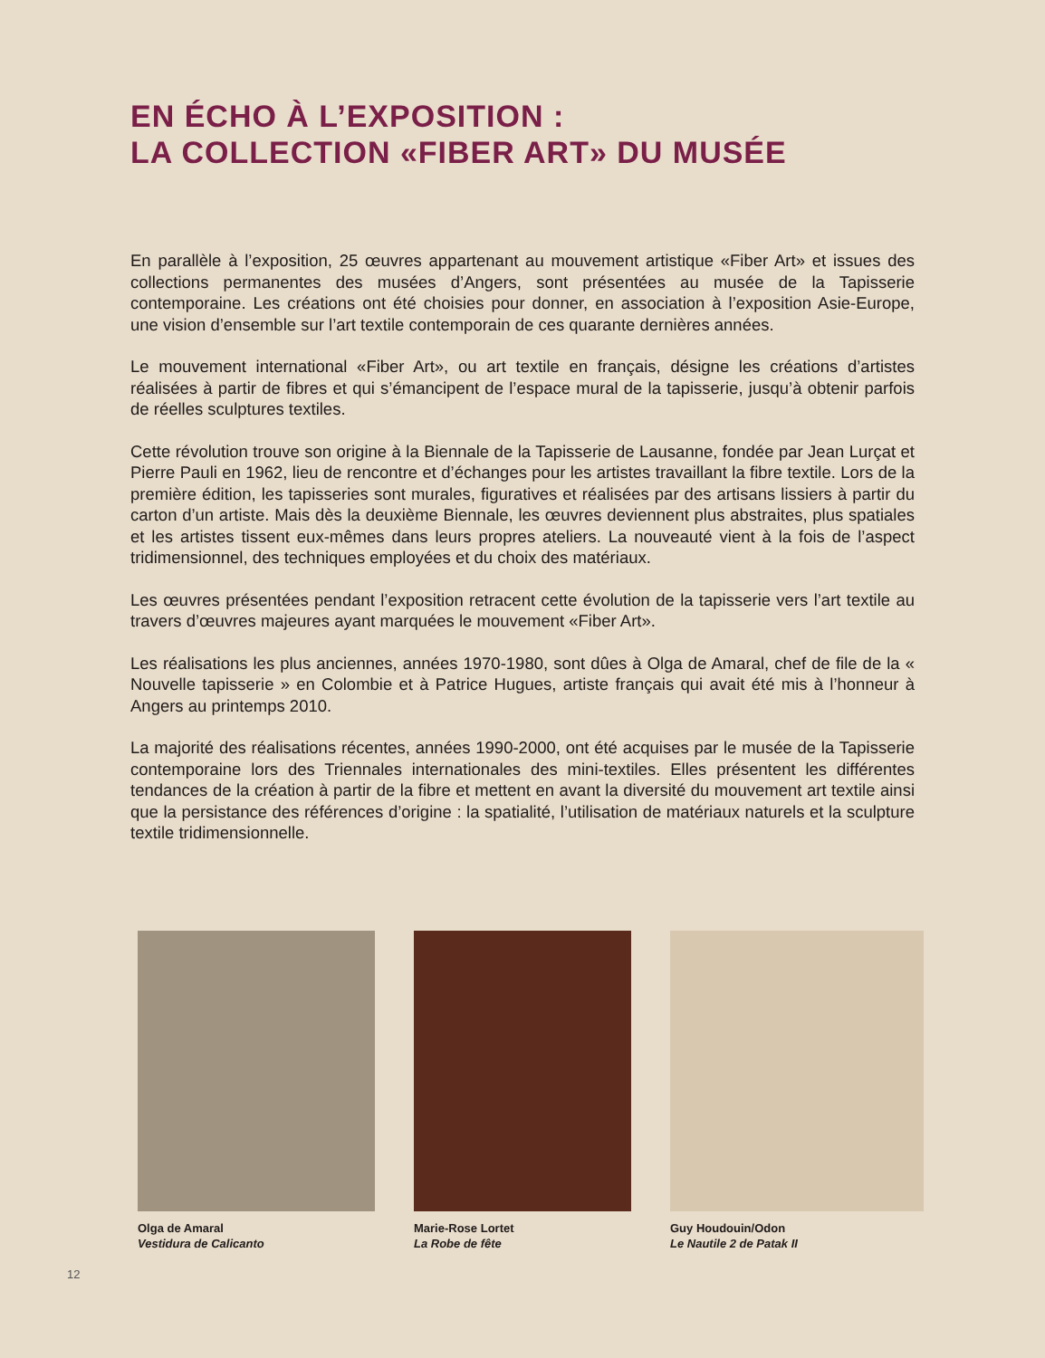EN ÉCHO À L’EXPOSITION :
LA COLLECTION «FIBER ART» DU MUSÉE
En parallèle à l’exposition, 25 œuvres appartenant au mouvement artistique «Fiber Art» et issues des collections permanentes des musées d’Angers, sont présentées au musée de la Tapisserie contemporaine. Les créations ont été choisies pour donner, en association à l’exposition Asie-Europe, une vision d’ensemble sur l’art textile contemporain de ces quarante dernières années.
Le mouvement international «Fiber Art», ou art textile en français, désigne les créations d’artistes réalisées à partir de fibres et qui s’émancipent de l’espace mural de la tapisserie, jusqu’à obtenir parfois de réelles sculptures textiles.
Cette révolution trouve son origine à la Biennale de la Tapisserie de Lausanne, fondée par Jean Lurçat et Pierre Pauli en 1962, lieu de rencontre et d’échanges pour les artistes travaillant la fibre textile. Lors de la première édition, les tapisseries sont murales, figuratives et réalisées par des artisans lissiers à partir du carton d’un artiste. Mais dès la deuxième Biennale, les œuvres deviennent plus abstraites, plus spatiales et les artistes tissent eux-mêmes dans leurs propres ateliers. La nouveauté vient à la fois de l’aspect tridimensionnel, des techniques employées et du choix des matériaux.
Les œuvres présentées pendant l’exposition retracent cette évolution de la tapisserie vers l’art textile au travers d’œuvres majeures ayant marquées le mouvement «Fiber Art».
Les réalisations les plus anciennes, années 1970-1980, sont dûes à Olga de Amaral, chef de file de la « Nouvelle tapisserie » en Colombie et à Patrice Hugues, artiste français qui avait été mis à l’honneur à Angers au printemps 2010.
La majorité des réalisations récentes, années 1990-2000, ont été acquises par le musée de la Tapisserie contemporaine lors des Triennales internationales des mini-textiles. Elles présentent les différentes tendances de la création à partir de la fibre et mettent en avant la diversité du mouvement art textile ainsi que la persistance des références d’origine : la spatialité, l’utilisation de matériaux naturels et la sculpture textile tridimensionnelle.
Olga de Amaral
Vestidura de Calicanto
Marie-Rose Lortet
La Robe de fête
Guy Houdouin/Odon
Le Nautile 2 de Patak II
12